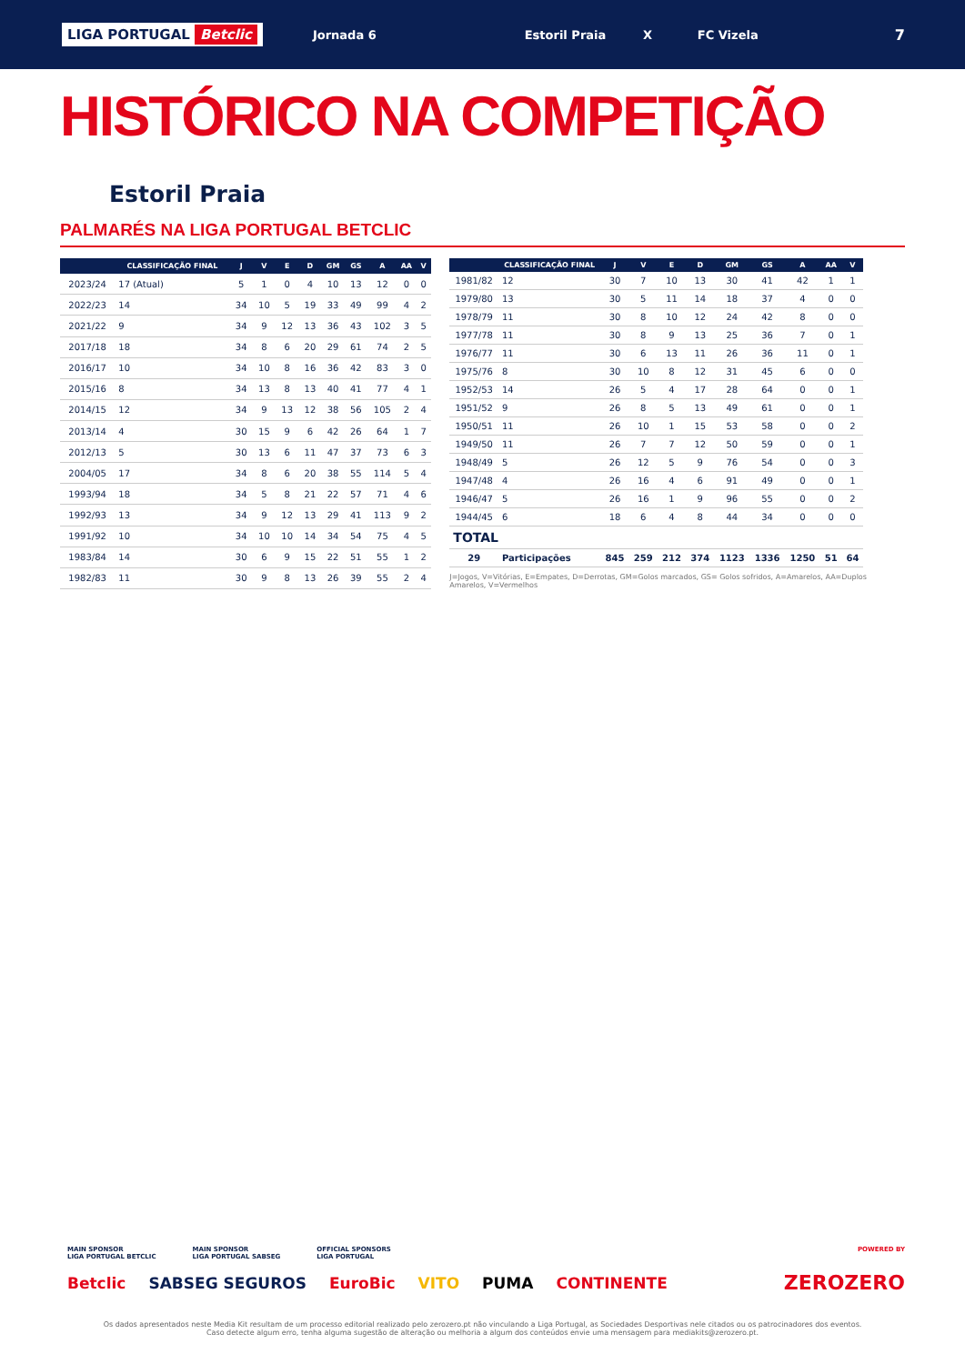LIGA PORTUGAL Betclic
Jornada 6
Estoril Praia X FC Vizela
7
HISTÓRICO NA COMPETIÇÃO
Estoril Praia
PALMARÉS NA LIGA PORTUGAL BETCLIC
| | CLASSIFICAÇÃO FINAL | J | V | E | D | GM | GS | A | AA | V |
| --- | --- | --- | --- | --- | --- | --- | --- | --- | --- | --- |
| 2023/24 | 17 (Atual) | 5 | 1 | 0 | 4 | 10 | 13 | 12 | 0 | 0 |
| 2022/23 | 14 | 34 | 10 | 5 | 19 | 33 | 49 | 99 | 4 | 2 |
| 2021/22 | 9 | 34 | 9 | 12 | 13 | 36 | 43 | 102 | 3 | 5 |
| 2017/18 | 18 | 34 | 8 | 6 | 20 | 29 | 61 | 74 | 2 | 5 |
| 2016/17 | 10 | 34 | 10 | 8 | 16 | 36 | 42 | 83 | 3 | 0 |
| 2015/16 | 8 | 34 | 13 | 8 | 13 | 40 | 41 | 77 | 4 | 1 |
| 2014/15 | 12 | 34 | 9 | 13 | 12 | 38 | 56 | 105 | 2 | 4 |
| 2013/14 | 4 | 30 | 15 | 9 | 6 | 42 | 26 | 64 | 1 | 7 |
| 2012/13 | 5 | 30 | 13 | 6 | 11 | 47 | 37 | 73 | 6 | 3 |
| 2004/05 | 17 | 34 | 8 | 6 | 20 | 38 | 55 | 114 | 5 | 4 |
| 1993/94 | 18 | 34 | 5 | 8 | 21 | 22 | 57 | 71 | 4 | 6 |
| 1992/93 | 13 | 34 | 9 | 12 | 13 | 29 | 41 | 113 | 9 | 2 |
| 1991/92 | 10 | 34 | 10 | 10 | 14 | 34 | 54 | 75 | 4 | 5 |
| 1983/84 | 14 | 30 | 6 | 9 | 15 | 22 | 51 | 55 | 1 | 2 |
| 1982/83 | 11 | 30 | 9 | 8 | 13 | 26 | 39 | 55 | 2 | 4 |
| | CLASSIFICAÇÃO FINAL | J | V | E | D | GM | GS | A | AA | V |
| --- | --- | --- | --- | --- | --- | --- | --- | --- | --- | --- |
| 1981/82 | 12 | 30 | 7 | 10 | 13 | 30 | 41 | 42 | 1 | 1 |
| 1979/80 | 13 | 30 | 5 | 11 | 14 | 18 | 37 | 4 | 0 | 0 |
| 1978/79 | 11 | 30 | 8 | 10 | 12 | 24 | 42 | 8 | 0 | 0 |
| 1977/78 | 11 | 30 | 8 | 9 | 13 | 25 | 36 | 7 | 0 | 1 |
| 1976/77 | 11 | 30 | 6 | 13 | 11 | 26 | 36 | 11 | 0 | 1 |
| 1975/76 | 8 | 30 | 10 | 8 | 12 | 31 | 45 | 6 | 0 | 0 |
| 1952/53 | 14 | 26 | 5 | 4 | 17 | 28 | 64 | 0 | 0 | 1 |
| 1951/52 | 9 | 26 | 8 | 5 | 13 | 49 | 61 | 0 | 0 | 1 |
| 1950/51 | 11 | 26 | 10 | 1 | 15 | 53 | 58 | 0 | 0 | 2 |
| 1949/50 | 11 | 26 | 7 | 7 | 12 | 50 | 59 | 0 | 0 | 1 |
| 1948/49 | 5 | 26 | 12 | 5 | 9 | 76 | 54 | 0 | 0 | 3 |
| 1947/48 | 4 | 26 | 16 | 4 | 6 | 91 | 49 | 0 | 0 | 1 |
| 1946/47 | 5 | 26 | 16 | 1 | 9 | 96 | 55 | 0 | 0 | 2 |
| 1944/45 | 6 | 18 | 6 | 4 | 8 | 44 | 34 | 0 | 0 | 0 |
| TOTAL | | | | | | | | | | |
| 29 | Participações | 845 | 259 | 212 | 374 | 1123 | 1336 | 1250 | 51 | 64 |
J=Jogos, V=Vitórias, E=Empates, D=Derrotas, GM=Golos marcados, GS= Golos sofridos, A=Amarelos, AA=Duplos Amarelos, V=Vermelhos
MAIN SPONSOR
LIGA PORTUGAL BETCLIC
MAIN SPONSOR
LIGA PORTUGAL SABSEG
OFFICIAL SPONSORS
LIGA PORTUGAL
POWERED BY
Betclic SABSEG SEGUROS EuroBic VITO PUMA CONTINENTE ZEROZERO
Os dados apresentados neste Media Kit resultam de um processo editorial realizado pelo zerozero.pt não vinculando a Liga Portugal, as Sociedades Desportivas nele citados ou os patrocinadores dos eventos.
Caso detecte algum erro, tenha alguma sugestão de alteração ou melhoria a algum dos conteúdos envie uma mensagem para mediakits@zerozero.pt.